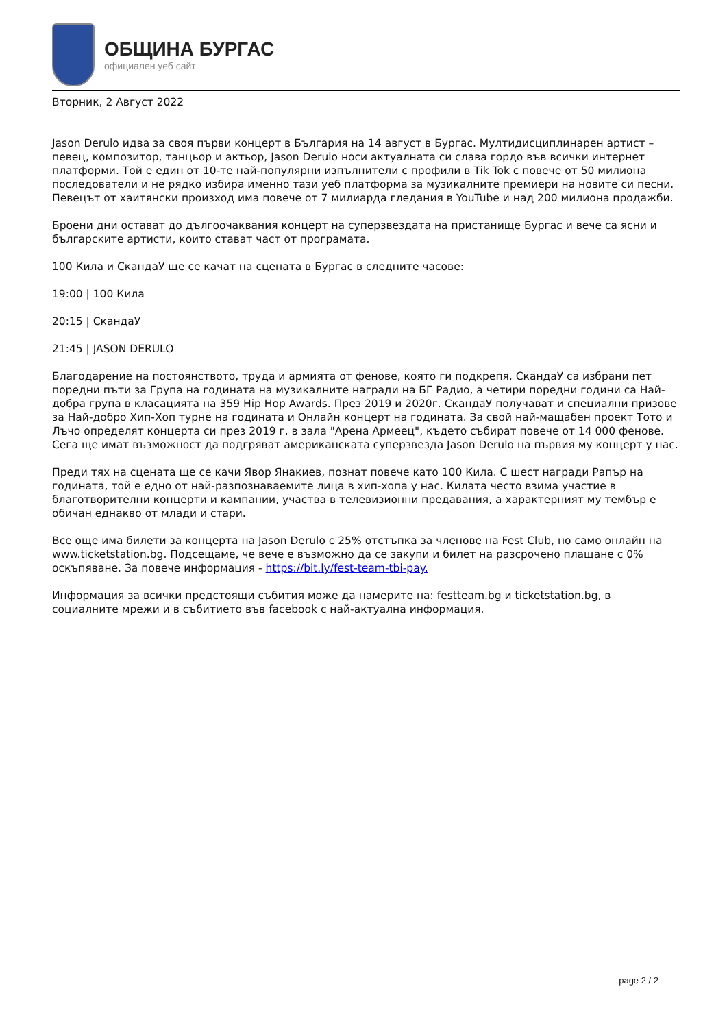ОБЩИНА БУРГАС
официален уеб сайт
Вторник, 2 Август 2022
Jason Derulo идва за своя първи концерт в България на 14 август в Бургас. Мултидисциплинарен артист – певец, композитор, танцьор и актьор, Jason Derulo носи актуалната си слава гордо във всички интернет платформи. Той е един от 10-те най-популярни изпълнители с профили в Tik Tok с повече от 50 милиона последователи и не рядко избира именно тази уеб платформа за музикалните премиери на новите си песни. Певецът от хаитянски произход има повече от 7 милиарда гледания в YouTube и над 200 милиона продажби.
Броени дни остават до дългоочаквания концерт на суперзвездата на пристанище Бургас и вече са ясни и българските артисти, които стават част от програмата.
100 Кила и СкандаУ ще се качат на сцената в Бургас в следните часове:
19:00 | 100 Кила
20:15 | СкандаУ
21:45 | JASON DERULO
Благодарение на постоянството, труда и армията от фенове, която ги подкрепя, СкандаУ са избрани пет поредни пъти за Група на годината на музикалните награди на БГ Радио, а четири поредни години са Най-добра група в класацията на 359 Hip Hop Awards. През 2019 и 2020г. СкандаУ получават и специални призове за Най-добро Хип-Хоп турне на годината и Онлайн концерт на годината. За свой най-мащабен проект Тото и Лъчо определят концерта си през 2019 г. в зала "Арена Армеец", където събират повече от 14 000 фенове. Сега ще имат възможност да подгряват американската суперзвезда Jason Derulo на първия му концерт у нас.
Преди тях на сцената ще се качи Явор Янакиев, познат повече като 100 Кила. С шест награди Рапър на годината, той е едно от най-разпознаваемите лица в хип-хопа у нас. Килата често взима участие в благотворителни концерти и кампании, участва в телевизионни предавания, а характерният му тембър е обичан еднакво от млади и стари.
Все още има билети за концерта на Jason Derulo с 25% отстъпка за членове на Fest Club, но само онлайн на www.ticketstation.bg. Подсещаме, че вече е възможно да се закупи и билет на разсрочено плащане с 0% оскъпяване. За повече информация - https://bit.ly/fest-team-tbi-pay.
Информация за всички предстоящи събития може да намерите на: festteam.bg и ticketstation.bg, в социалните мрежи и в събитието във facebook с най-актуална информация.
page 2 / 2